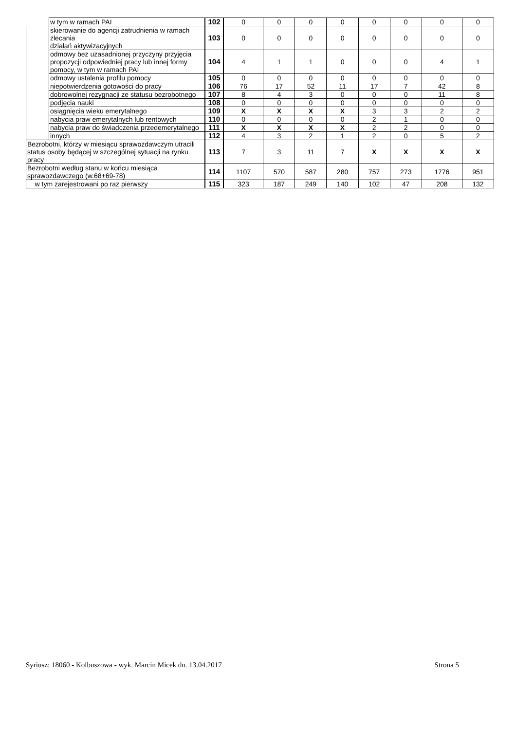| | w tym w ramach PAI | 102 | 0 | 0 | 0 | 0 | 0 | 0 | 0 | 0 |
| | skierowanie do agencji zatrudnienia w ramach zlecania działań aktywizacyjnych | 103 | 0 | 0 | 0 | 0 | 0 | 0 | 0 | 0 |
| | odmowy bez uzasadnionej przyczyny przyjęcia propozycji odpowiedniej pracy lub innej formy pomocy, w tym w ramach PAI | 104 | 4 | 1 | 1 | 0 | 0 | 0 | 4 | 1 |
| | odmowy ustalenia profilu pomocy | 105 | 0 | 0 | 0 | 0 | 0 | 0 | 0 | 0 |
| | niepotwierdzenia gotowości do pracy | 106 | 76 | 17 | 52 | 11 | 17 | 7 | 42 | 8 |
| | dobrowolnej rezygnacji ze statusu bezrobotnego | 107 | 8 | 4 | 3 | 0 | 0 | 0 | 11 | 8 |
| | podjęcia nauki | 108 | 0 | 0 | 0 | 0 | 0 | 0 | 0 | 0 |
| | osiągnięcia wieku emerytalnego | 109 | X | X | X | X | 3 | 3 | 2 | 2 |
| | nabycia praw emerytalnych lub rentowych | 110 | 0 | 0 | 0 | 0 | 2 | 1 | 0 | 0 |
| | nabycia praw do świadczenia przedemerytalnego | 111 | X | X | X | X | 2 | 2 | 0 | 0 |
| | innych | 112 | 4 | 3 | 2 | 1 | 2 | 0 | 5 | 2 |
| Bezrobotni, którzy w miesiącu sprawozdawczym utracili status osoby będącej w szczególnej sytuacji na rynku pracy | | 113 | 7 | 3 | 11 | 7 | X | X | X | X |
| Bezrobotni według stanu w końcu miesiąca sprawozdawczego (w.68+69-78) | | 114 | 1107 | 570 | 587 | 280 | 757 | 273 | 1776 | 951 |
| w tym zarejestrowani po raz pierwszy | | 115 | 323 | 187 | 249 | 140 | 102 | 47 | 208 | 132 |
Syriusz: 18060 - Kolbuszowa - wyk. Marcin Micek dn. 13.04.2017 Strona 5